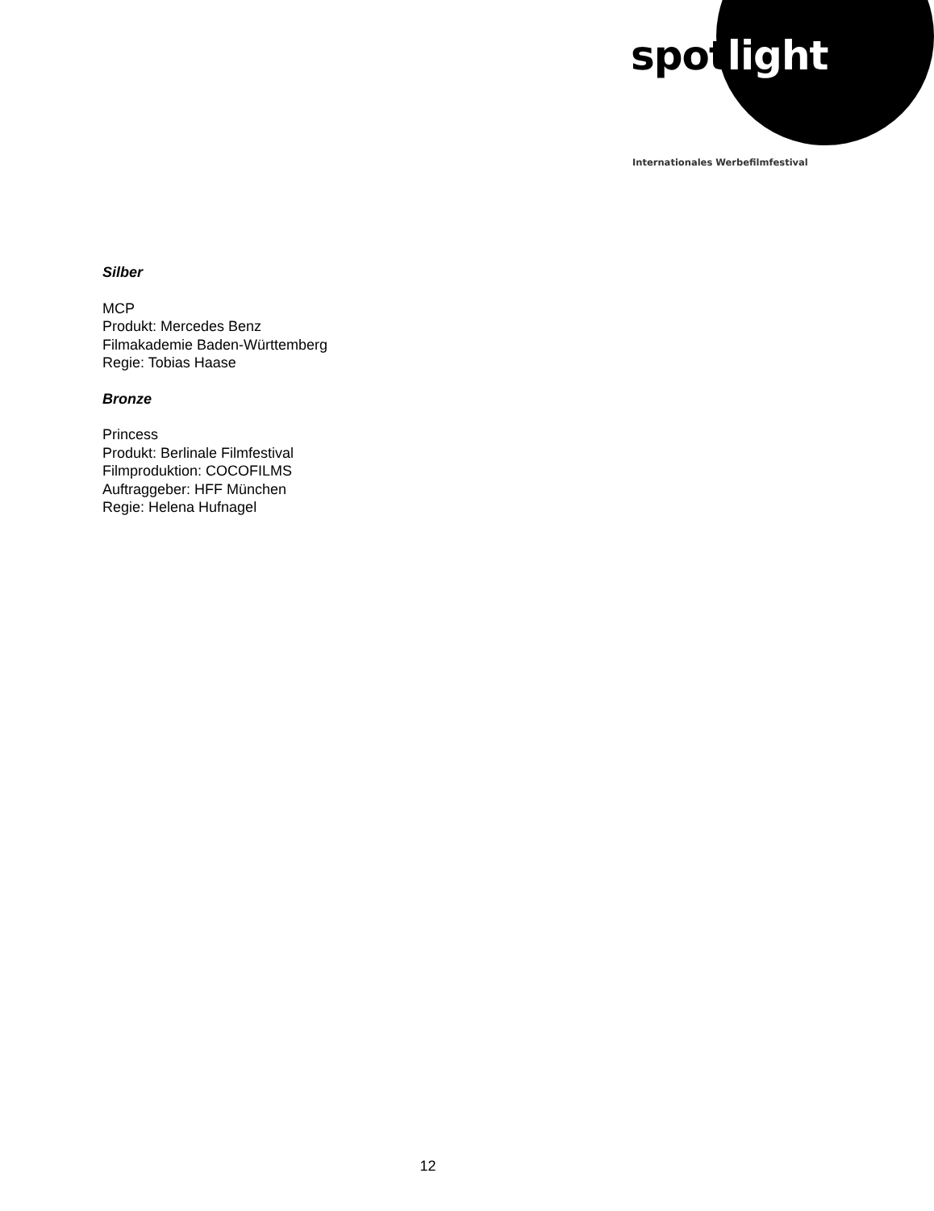spot light
Internationales Werbefilmfestival
Silber
MCP
Produkt: Mercedes Benz
Filmakademie Baden-Württemberg
Regie: Tobias Haase
Bronze
Princess
Produkt: Berlinale Filmfestival
Filmproduktion: COCOFILMS
Auftraggeber: HFF München
Regie: Helena Hufnagel
12